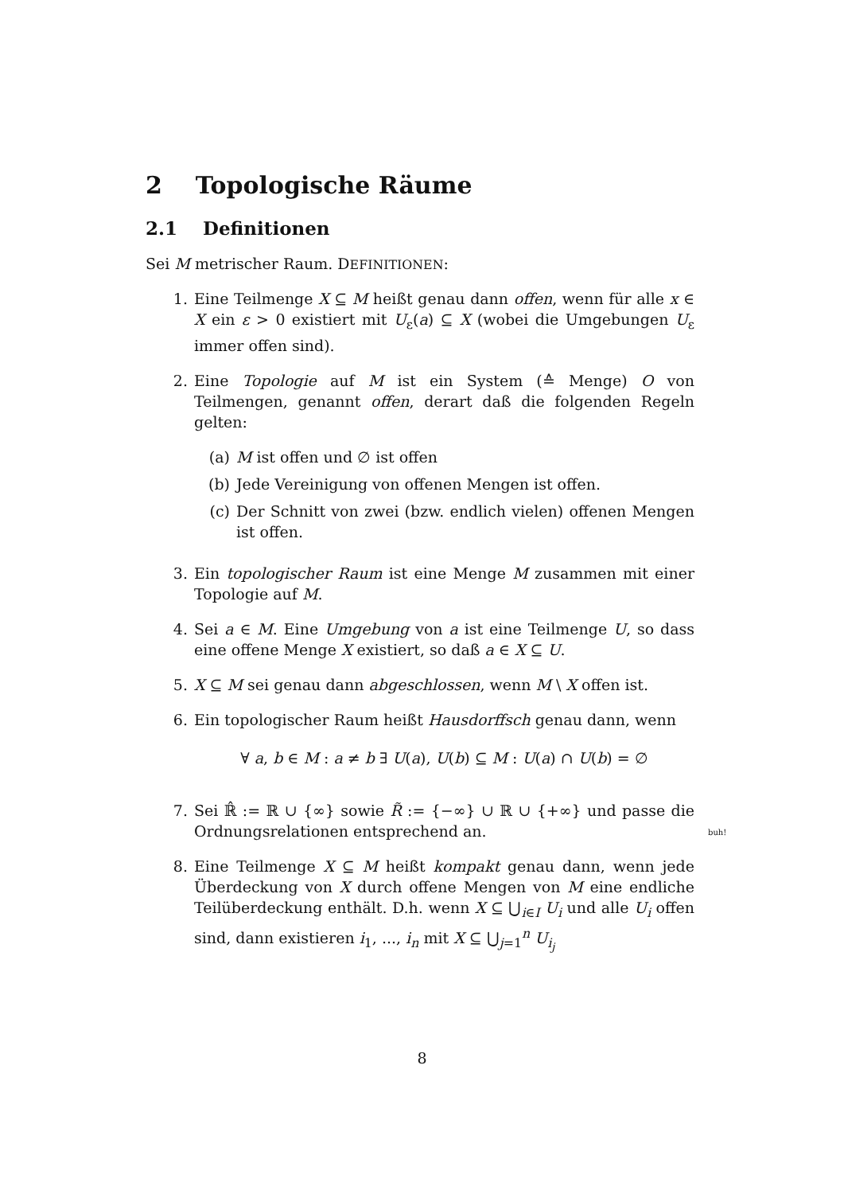2 Topologische Räume
2.1 Definitionen
Sei M metrischer Raum. DEFINITIONEN:
1. Eine Teilmenge X ⊆ M heißt genau dann offen, wenn für alle x ∈ X ein ε > 0 existiert mit U<sub>ε</sub>(a) ⊆ X (wobei die Umgebungen U<sub>ε</sub> immer offen sind).
2. Eine Topologie auf M ist ein System (≙ Menge) O von Teilmengen, genannt offen, derart daß die folgenden Regeln gelten:
(a) M ist offen und ∅ ist offen
(b) Jede Vereinigung von offenen Mengen ist offen.
(c) Der Schnitt von zwei (bzw. endlich vielen) offenen Mengen ist offen.
3. Ein topologischer Raum ist eine Menge M zusammen mit einer Topologie auf M.
4. Sei a ∈ M. Eine Umgebung von a ist eine Teilmenge U, so dass eine offene Menge X existiert, so daß a ∈ X ⊆ U.
5. X ⊆ M sei genau dann abgeschlossen, wenn M \ X offen ist.
6. Ein topologischer Raum heißt Hausdorffsch genau dann, wenn
∀ a, b ∈ M : a ≠ b ∃ U(a), U(b) ⊆ M : U(a) ∩ U(b) = ∅
7. Sei ℝ̂ := ℝ ∪ {∞} sowie R̃ := {−∞} ∪ ℝ ∪ {+∞} und passe die Ordnungsrelationen entsprechend an.
8. Eine Teilmenge X ⊆ M heißt kompakt genau dann, wenn jede Überdeckung von X durch offene Mengen von M eine endliche Teilüberdeckung enthält. D.h. wenn X ⊆ ⋃<sub>i∈I</sub> U<sub>i</sub> und alle U<sub>i</sub> offen sind, dann existieren i<sub>1</sub>, ..., i<sub>n</sub> mit X ⊆ ⋃<sub>j=1</sub><sup>n</sup> U<sub>i<sub>j</sub></sub>
buh!
8